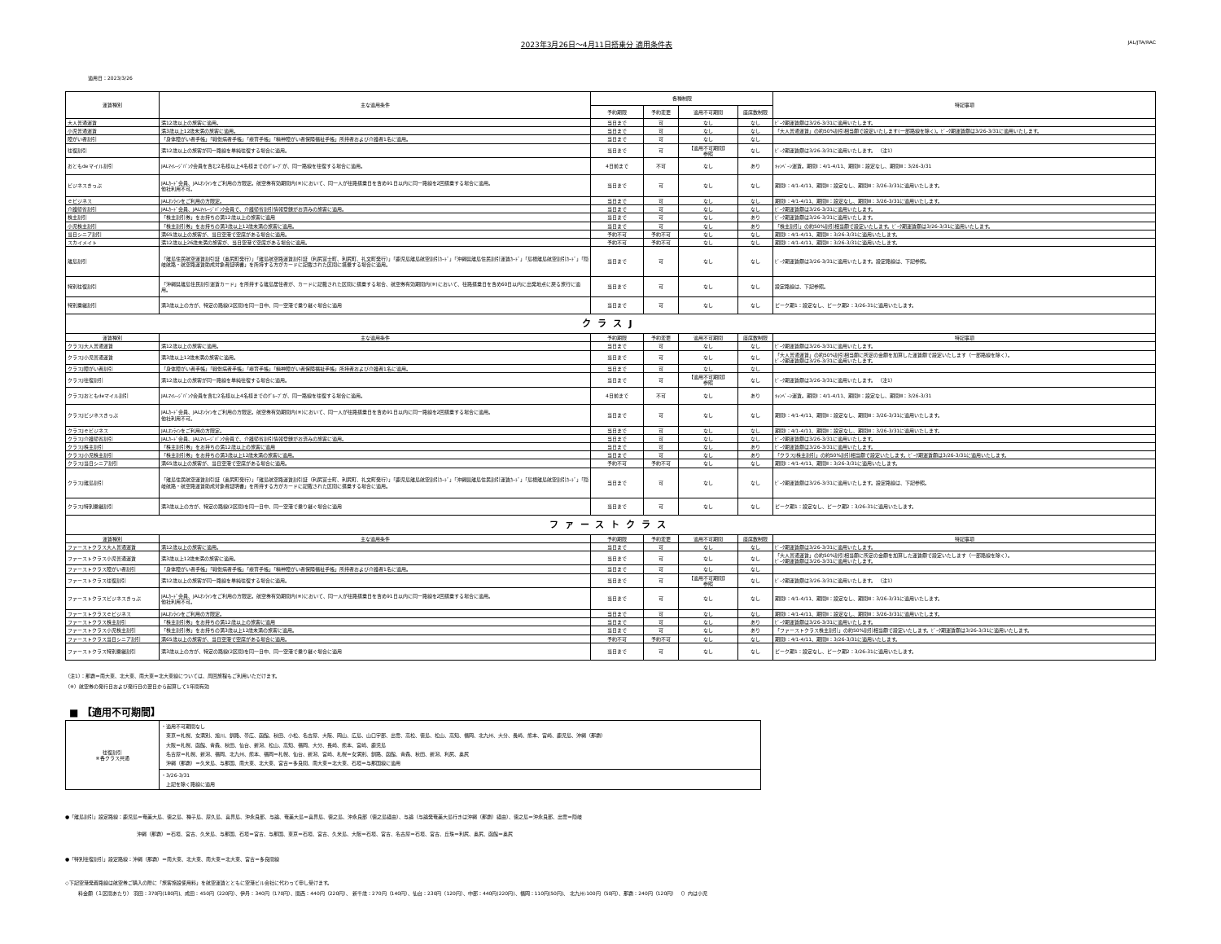2023年3月26日～4月11日搭乗分 適用条件表
JAL/JTA/RAC
適用日：2023/3/26
| 運賃種別 | 主な適用条件 | 各種制限 | | | | 特記事項 |
| --- | --- | --- | --- | --- | --- | --- |
| | | 予約期限 | 予約変更 | 適用不可期間 | 座席数制限 | |
| 大人普通運賃 | 満12歳以上の旅客に適用。 | 当日まで | 可 | なし | なし | ﾋﾟｰｸ期運賃額は3/26-3/31に適用いたします。 |
| 小児普通運賃 | 満3歳以上12歳未満の旅客に適用。 | 当日まで | 可 | なし | なし | 「大人普通運賃」の約50%割引相当額で設定いたします(一部路線を除く)。ﾋﾟｰｸ期運賃額は3/26-3/31に適用いたします。 |
| 障がい者割引 | 「身体障がい者手帳」「戦傷病者手帳」「療育手帳」「精神障がい者保険福祉手帳」所持者および介護者1名に適用。 | 当日まで | 可 | なし | なし | |
| 往復割引 | 満12歳以上の旅客が同一路線を単純往復する場合に適用。 | 当日まで | 可 | 【適用不可期間】 参照 | なし | ﾋﾟｰｸ期運賃額は3/26-3/31に適用いたします。 （注1） |
| おともdeマイル割引 | JALﾏｲﾚｰｼﾞﾊﾞﾝｸ会員を含む2名様以上4名様までのｸﾞﾙｰﾌﾟが、同一路線を往復する場合に適用。 | 4日前まで | 不可 | なし | あり | ｷｬﾝﾍﾟｰﾝ運賃。期間Ⅰ：4/1-4/11、期間Ⅱ：設定なし、期間Ⅲ：3/26-3/31 |
| ビジネスきっぷ | JALｶｰﾄﾞ会員、JALｵﾝﾗｲﾝをご利用の方限定。航空券有効期間内(※)において、同一人が往路搭乗日を含め91日以内に同一路線を2回搭乗する場合に適用。 他社利用不可。 | 当日まで | 可 | なし | なし | 期間Ⅰ：4/1-4/11、期間Ⅱ：設定なし、期間Ⅲ：3/26-3/31に適用いたします。 |
| ｅビジネス | JALｵﾝﾗｲﾝをご利用の方限定。 | 当日まで | 可 | なし | なし | 期間Ⅰ：4/1-4/11、期間Ⅱ：設定なし、期間Ⅲ：3/26-3/31に適用いたします。 |
| 介護帰省割引 | JALｶｰﾄﾞ会員、JALﾏｲﾚｰｼﾞﾊﾞﾝｸ会員で、介護帰省割引情報登録がお済みの旅客に適用。 | 当日まで | 可 | なし | なし | ﾋﾟｰｸ期運賃額は3/26-3/31に適用いたします。 |
| 株主割引 | 「株主割引券」をお持ちの満12歳以上の旅客に適用 | 当日まで | 可 | なし | あり | ﾋﾟｰｸ期運賃額は3/26-3/31に適用いたします。 |
| 小児株主割引 | 「株主割引券」をお持ちの満3歳以上12歳未満の旅客に適用。 | 当日まで | 可 | なし | あり | 「株主割引」の約50%割引相当額で設定いたします。ﾋﾟｰｸ期運賃額は3/26-3/31に適用いたします。 |
| 当日シニア割引 | 満65歳以上の旅客が、当日空港で空席がある場合に適用。 | 予約不可 | 予約不可 | なし | なし | 期間Ⅰ：4/1-4/11、期間Ⅱ：3/26-3/31に適用いたします。 |
| スカイメイト | 満12歳以上26歳未満の旅客が、当日空港で空席がある場合に適用。 | 予約不可 | 予約不可 | なし | なし | 期間Ⅰ：4/1-4/11、期間Ⅱ：3/26-3/31に適用いたします。 |
| 離島割引 | 「離島住民航空運賃割引証（奥尻町発行）」「離島航空路運賃割引証（利尻富士町、利尻町、礼文町発行）」「鹿児島離島航空割引ｶｰﾄﾞ」「沖縄県離島住民割引運賃ｶｰﾄﾞ」「島根離島航空割引ｶｰﾄﾞ」「隠岐航路・航空路運賃助成対象者証明書」を所持する方がカードに記載された区間に搭乗する場合に適用。 | 当日まで | 可 | なし | なし | ﾋﾟｰｸ期運賃額は3/26-3/31に適用いたします。設定路線は、下記参照。 |
| 特別往復割引 | 「沖縄県離島住民割引運賃カード」を所持する離島居住者が、カードに記載された区間に搭乗する場合、航空券有効期間内(※)において、往路搭乗日を含め60日以内に出発地点に戻る旅行に適用。 | 当日まで | 可 | なし | なし | 設定路線は、下記参照。 |
| 特別乗継割引 | 満3歳以上の方が、特定の路線(2区間)を同一日中、同一空港で乗り継ぐ場合に適用 | 当日まで | 可 | なし | なし | ピーク期1：設定なし、ピーク期2：3/26-31に適用いたします。 |
| クラスJ | | | | | | |
| 運賃種別 | 主な適用条件 | 予約期限 | 予約変更 | 適用不可期間 | 座席数制限 | 特記事項 |
| クラスJ大人普通運賃 | 満12歳以上の旅客に適用。 | 当日まで | 可 | なし | なし | ﾋﾟｰｸ期運賃額は3/26-3/31に適用いたします。 |
| クラスJ小児普通運賃 | 満3歳以上12歳未満の旅客に適用。 | 当日まで | 可 | なし | なし | 「大人普通運賃」の約50%割引相当額に所定の金額を加算した運賃額で設定いたします（一部路線を除く）。 ﾋﾟｰｸ期運賃額は3/26-3/31に適用いたします。 |
| クラスJ障がい者割引 | 「身体障がい者手帳」「戦傷病者手帳」「療育手帳」「精神障がい者保険福祉手帳」所持者および介護者1名に適用。 | 当日まで | 可 | なし | なし | |
| クラスJ往復割引 | 満12歳以上の旅客が同一路線を単純往復する場合に適用。 | 当日まで | 可 | 【適用不可期間】 参照 | なし | ﾋﾟｰｸ期運賃額は3/26-3/31に適用いたします。 （注1） |
| クラスJおともdeマイル割引 | JALﾏｲﾚｰｼﾞﾊﾞﾝｸ会員を含む2名様以上4名様までのｸﾞﾙｰﾌﾟが、同一路線を往復する場合に適用。 | 4日前まで | 不可 | なし | あり | ｷｬﾝﾍﾟｰﾝ運賃。期間Ⅰ：4/1-4/11、期間Ⅱ：設定なし、期間Ⅲ：3/26-3/31 |
| クラスJビジネスきっぷ | JALｶｰﾄﾞ会員、JALｵﾝﾗｲﾝをご利用の方限定。航空券有効期間内(※)において、同一人が往路搭乗日を含め91日以内に同一路線を2回搭乗する場合に適用。 他社利用不可。 | 当日まで | 可 | なし | なし | 期間Ⅰ：4/1-4/11、期間Ⅱ：設定なし、期間Ⅲ：3/26-3/31に適用いたします。 |
| クラスJｅビジネス | JALｵﾝﾗｲﾝをご利用の方限定。 | 当日まで | 可 | なし | なし | 期間Ⅰ：4/1-4/11、期間Ⅱ：設定なし、期間Ⅲ：3/26-3/31に適用いたします。 |
| クラスJ介護帰省割引 | JALｶｰﾄﾞ会員、JALﾏｲﾚｰｼﾞﾊﾞﾝｸ会員で、介護帰省割引情報登録がお済みの旅客に適用。 | 当日まで | 可 | なし | なし | ﾋﾟｰｸ期運賃額は3/26-3/31に適用いたします。 |
| クラスJ株主割引 | 「株主割引券」をお持ちの満12歳以上の旅客に適用 | 当日まで | 可 | なし | あり | ﾋﾟｰｸ期運賃額は3/26-3/31に適用いたします。 |
| クラスJ小児株主割引 | 「株主割引券」をお持ちの満3歳以上12歳未満の旅客に適用。 | 当日まで | 可 | なし | あり | 「クラスJ株主割引」の約50%割引相当額で設定いたします。ﾋﾟｰｸ期運賃額は3/26-3/31に適用いたします。 |
| クラスJ当日シニア割引 | 満65歳以上の旅客が、当日空港で空席がある場合に適用。 | 予約不可 | 予約不可 | なし | なし | 期間Ⅰ：4/1-4/11、期間Ⅱ：3/26-3/31に適用いたします。 |
| クラスJ離島割引 | 「離島住民航空運賃割引証（奥尻町発行）」「離島航空路運賃割引証（利尻富士町、利尻町、礼文町発行）」「鹿児島離島航空割引ｶｰﾄﾞ」「沖縄県離島住民割引運賃ｶｰﾄﾞ」「島根離島航空割引ｶｰﾄﾞ」「隠岐航路・航空路運賃助成対象者証明書」を所持する方がカードに記載された区間に搭乗する場合に適用。 | 当日まで | 可 | なし | なし | ﾋﾟｰｸ期運賃額は3/26-3/31に適用いたします。設定路線は、下記参照。 |
| クラスJ特別乗継割引 | 満3歳以上の方が、特定の路線(2区間)を同一日中、同一空港で乗り継ぐ場合に適用 | 当日まで | 可 | なし | なし | ピーク期1：設定なし、ピーク期2：3/26-31に適用いたします。 |
| ファーストクラス | | | | | | |
| 運賃種別 | 主な適用条件 | 予約期限 | 予約変更 | 適用不可期間 | 座席数制限 | 特記事項 |
| ファーストクラス大人普通運賃 | 満12歳以上の旅客に適用。 | 当日まで | 可 | なし | なし | ﾋﾟｰｸ期運賃額は3/26-3/31に適用いたします。 |
| ファーストクラス小児普通運賃 | 満3歳以上12歳未満の旅客に適用。 | 当日まで | 可 | なし | なし | 「大人普通運賃」の約50%割引相当額に所定の金額を加算した運賃額で設定いたします（一部路線を除く）。 ﾋﾟｰｸ期運賃額は3/26-3/31に適用いたします。 |
| ファーストクラス障がい者割引 | 「身体障がい者手帳」「戦傷病者手帳」「療育手帳」「精神障がい者保険福祉手帳」所持者および介護者1名に適用。 | 当日まで | 可 | なし | なし | |
| ファーストクラス往復割引 | 満12歳以上の旅客が同一路線を単純往復する場合に適用。 | 当日まで | 可 | 【適用不可期間】 参照 | なし | ﾋﾟｰｸ期運賃額は3/26-3/31に適用いたします。 （注1） |
| ファーストクラスビジネスきっぷ | JALｶｰﾄﾞ会員、JALｵﾝﾗｲﾝをご利用の方限定。航空券有効期間内(※)において、同一人が往路搭乗日を含め91日以内に同一路線を2回搭乗する場合に適用。 他社利用不可。 | 当日まで | 可 | なし | なし | 期間Ⅰ：4/1-4/11、期間Ⅱ：設定なし、期間Ⅲ：3/26-3/31に適用いたします。 |
| ファーストクラスｅビジネス | JALｵﾝﾗｲﾝをご利用の方限定。 | 当日まで | 可 | なし | なし | 期間Ⅰ：4/1-4/11、期間Ⅱ：設定なし、期間Ⅲ：3/26-3/31に適用いたします。 |
| ファーストクラス株主割引 | 「株主割引券」をお持ちの満12歳以上の旅客に適用 | 当日まで | 可 | なし | あり | ﾋﾟｰｸ期運賃額は3/26-3/31に適用いたします。 |
| ファーストクラス小児株主割引 | 「株主割引券」をお持ちの満3歳以上12歳未満の旅客に適用。 | 当日まで | 可 | なし | あり | 「ファーストクラス株主割引」の約50%割引相当額で設定いたします。ﾋﾟｰｸ期運賃額は3/26-3/31に適用いたします。 |
| ファーストクラス当日シニア割引 | 満65歳以上の旅客が、当日空港で空席がある場合に適用。 | 予約不可 | 予約不可 | なし | なし | 期間Ⅰ：4/1-4/11、期間Ⅱ：3/26-3/31に適用いたします。 |
| ファーストクラス特別乗継割引 | 満3歳以上の方が、特定の路線(2区間)を同一日中、同一空港で乗り継ぐ場合に適用 | 当日まで | 可 | なし | なし | ピーク期1：設定なし、ピーク期2：3/26-31に適用いたします。 |
（注1）：那覇＝南大東、北大東、南大東＝北大東線については、周回旅程もご利用いただけます。
（※）航空券の発行日および発行日の翌日から起算して1年間有効
■ 【適用不可期間】
| 往復割引 ※各クラス共通 | ・適用不可期間なし 東京＝札幌、女満別、旭川、釧路、帯広、函館、秋田、小松、名古屋、大阪、岡山、広島、山口宇部、出雲、高松、徳島、松山、高知、福岡、北九州、大分、長崎、熊本、宮崎、鹿児島、沖縄（那覇） 大阪＝札幌、函館、青森、秋田、仙台、新潟、松山、高知、福岡、大分、長崎、熊本、宮崎、鹿児島 名古屋＝札幌、新潟、福岡、北九州、熊本、福岡＝札幌、仙台、新潟、宮崎、札幌＝女満別、釧路、函館、青森、秋田、新潟、利尻、奥尻 沖縄（那覇）＝久米島、与那国、南大東、北大東、宮古＝多良間、南大東＝北大東、石垣＝与那国線に適用 |
| | ・3/26-3/31 上記を除く路線に適用 |
●「離島割引」設定路線：鹿児島＝奄美大島、徳之島、種子島、屋久島、喜界島、沖永良部、与論、奄美大島＝喜界島、徳之島、沖永良部（徳之島経由）、与論（与論発奄美大島行きは沖縄（那覇）経由）、徳之島＝沖永良部、出雲＝隠岐
沖縄（那覇）＝石垣、宮古、久米島、与那国、石垣＝宮古、与那国、東京＝石垣、宮古、久米島、大阪＝石垣、宮古、名古屋＝石垣、宮古、丘珠＝利尻、奥尻、函館＝奥尻
●「特別往復割引」設定路線：沖縄（那覇）＝南大東、北大東、南大東＝北大東、宮古＝多良間線
◇下記空港発着路線は航空券ご購入の際に「旅客施設使用料」を航空運賃とともに空港ビル会社に代わって申し受けます。
料金額（１区間あたり） 羽田：370円(180円)、成田：450円（220円）、伊丹：340円（170円）、関西：440円（220円）、 新千歳：270円（140円）、仙台：230円（120円）、中部：440円(220円)、福岡：110円(50円)、 北九州:100円（50円）、那覇：240円（120円） （）内は小児